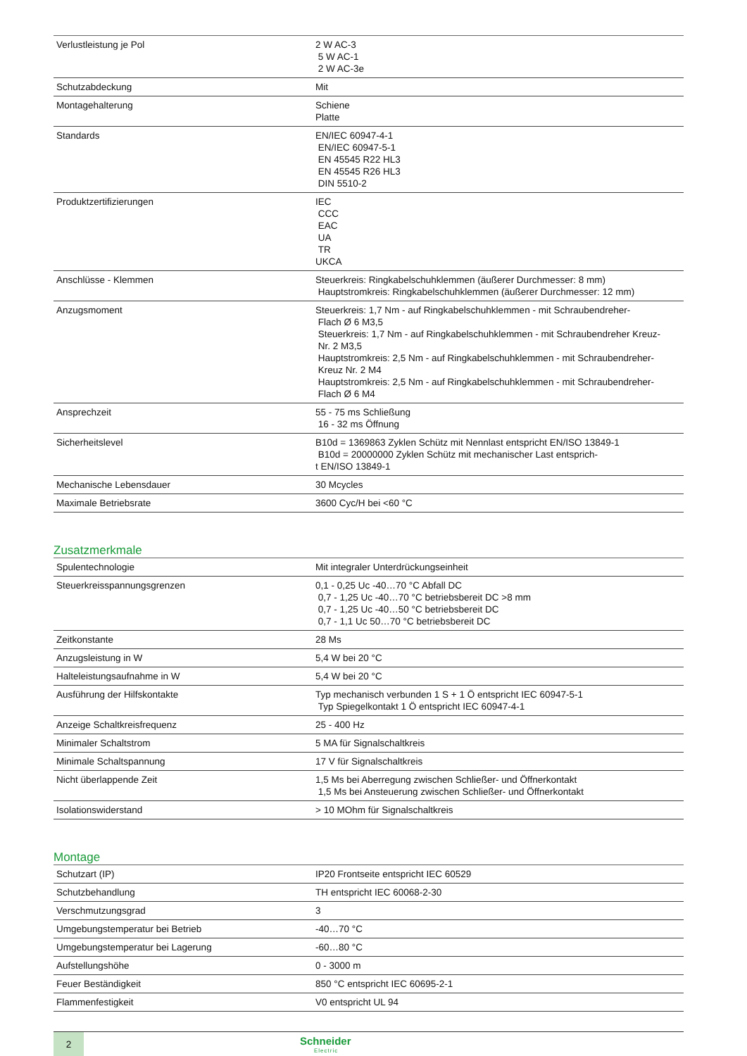| Verlustleistung je Pol | 2 W AC-3 5 W AC-1 2 W AC-3e |
| Schutzabdeckung | Mit |
| Montagehalterung | Schiene Platte |
| Standards | EN/IEC 60947-4-1 EN/IEC 60947-5-1 EN 45545 R22 HL3 EN 45545 R26 HL3 DIN 5510-2 |
| Produktzertifizierungen | IEC CCC EAC UA TR UKCA |
| Anschlüsse - Klemmen | Steuerkreis: Ringkabelschuhklemmen (äußerer Durchmesser: 8 mm) Hauptstromkreis: Ringkabelschuhklemmen (äußerer Durchmesser: 12 mm) |
| Anzugsmoment | Steuerkreis: 1,7 Nm - auf Ringkabelschuhklemmen - mit Schraubendreher- Flach Ø 6 M3,5 Steuerkreis: 1,7 Nm - auf Ringkabelschuhklemmen - mit Schraubendreher Kreuz- Nr. 2 M3,5 Hauptstromkreis: 2,5 Nm - auf Ringkabelschuhklemmen - mit Schraubendreher- Kreuz Nr. 2 M4 Hauptstromkreis: 2,5 Nm - auf Ringkabelschuhklemmen - mit Schraubendreher- Flach Ø 6 M4 |
| Ansprechzeit | 55 - 75 ms Schließung 16 - 32 ms Öffnung |
| Sicherheitslevel | B10d = 1369863 Zyklen Schütz mit Nennlast entspricht EN/ISO 13849-1 B10d = 20000000 Zyklen Schütz mit mechanischer Last entsprich- t EN/ISO 13849-1 |
| Mechanische Lebensdauer | 30 Mcycles |
| Maximale Betriebsrate | 3600 Cyc/H bei <60 °C |
Zusatzmerkmale
| Spulentechnologie | Mit integraler Unterdrückungseinheit |
| Steuerkreisspannungsgrenzen | 0,1 - 0,25 Uc -40…70 °C Abfall DC 0,7 - 1,25 Uc -40…70 °C betriebsbereit DC >8 mm 0,7 - 1,25 Uc -40…50 °C betriebsbereit DC 0,7 - 1,1 Uc 50…70 °C betriebsbereit DC |
| Zeitkonstante | 28 Ms |
| Anzugsleistung in W | 5,4 W bei 20 °C |
| Halteleistungsaufnahme in W | 5,4 W bei 20 °C |
| Ausführung der Hilfskontakte | Typ mechanisch verbunden 1 S + 1 Ö entspricht IEC 60947-5-1 Typ Spiegelkontakt 1 Ö entspricht IEC 60947-4-1 |
| Anzeige Schaltkreisfrequenz | 25 - 400 Hz |
| Minimaler Schaltstrom | 5 MA für Signalschaltkreis |
| Minimale Schaltspannung | 17 V für Signalschaltkreis |
| Nicht überlappende Zeit | 1,5 Ms bei Aberregung zwischen Schließer- und Öffnerkontakt 1,5 Ms bei Ansteuerung zwischen Schließer- und Öffnerkontakt |
| Isolationswiderstand | > 10 MOhm für Signalschaltkreis |
Montage
| Schutzart (IP) | IP20 Frontseite entspricht IEC 60529 |
| Schutzbehandlung | TH entspricht IEC 60068-2-30 |
| Verschmutzungsgrad | 3 |
| Umgebungstemperatur bei Betrieb | -40…70 °C |
| Umgebungstemperatur bei Lagerung | -60…80 °C |
| Aufstellungshöhe | 0 - 3000 m |
| Feuer Beständigkeit | 850 °C entspricht IEC 60695-2-1 |
| Flammenfestigkeit | V0 entspricht UL 94 |
2
Schneider
Electric